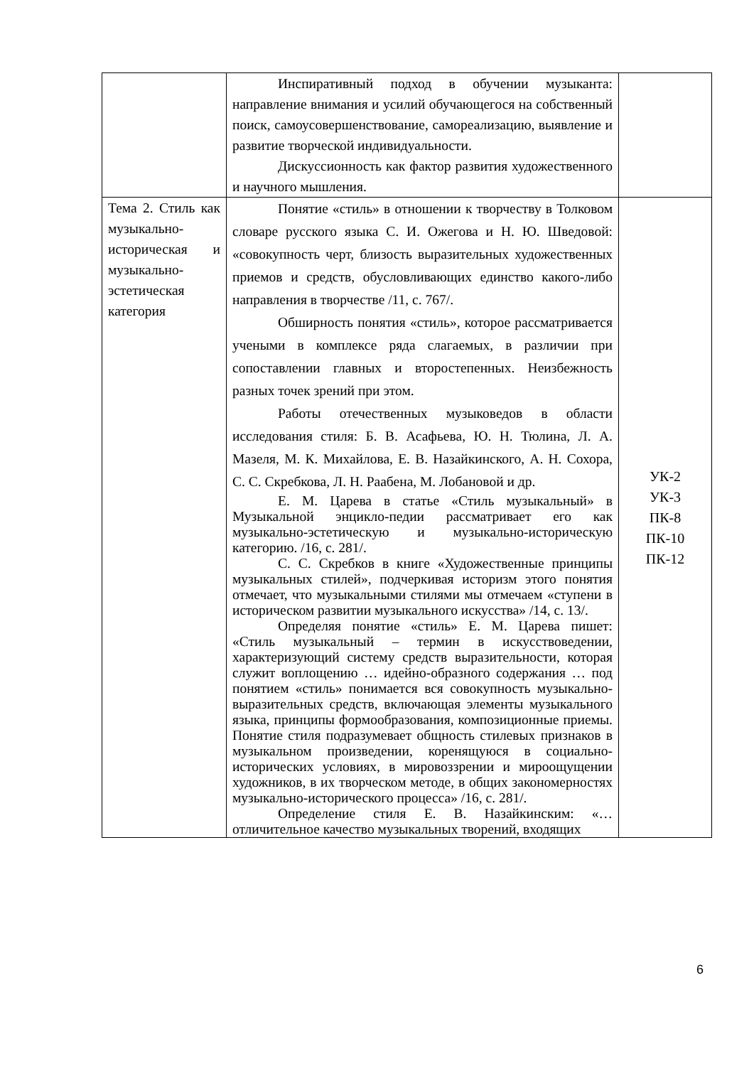| | Инспиративный подход в обучении музыканта: направление внимания и усилий обучающегося на собственный поиск, самоусовершенствование, самореализацию, выявление и развитие творческой индивидуальности. Дискуссионность как фактор развития художественного и научного мышления. | |
| Тема 2. Стиль как музыкально-историческая и музыкально-эстетическая категория | Понятие «стиль» в отношении к творчеству в Толковом словаре русского языка С. И. Ожегова и Н. Ю. Шведовой: «совокупность черт, близость выразительных художественных приемов и средств, обусловливающих единство какого-либо направления в творчестве /11, с. 767/. Обширность понятия «стиль», которое рассматривается учеными в комплексе ряда слагаемых, в различии при сопоставлении главных и второстепенных. Неизбежность разных точек зрений при этом. Работы отечественных музыковедов в области исследования стиля: Б. В. Асафьева, Ю. Н. Тюлина, Л. А. Мазеля, М. К. Михайлова, Е. В. Назайкинского, А. Н. Сохора, С. С. Скребкова, Л. Н. Раабена, М. Лобановой и др. Е. М. Царева в статье «Стиль музыкальный» в Музыкальной энцикло-педии рассматривает его как музыкально-эстетическую и музыкально-историческую категорию. /16, с. 281/. С. С. Скребков в книге «Художественные принципы музыкальных стилей», подчеркивая историзм этого понятия отмечает, что музыкальными стилями мы отмечаем «ступени в историческом развитии музыкального искусства» /14, с. 13/. Определяя понятие «стиль» Е. М. Царева пишет: «Стиль музыкальный – термин в искусствоведении, характеризующий систему средств выразительности, которая служит воплощению … идейно-образного содержания … под понятием «стиль» понимается вся совокупность музыкально-выразительных средств, включающая элементы музыкального языка, принципы формообразования, композиционные приемы. Понятие стиля подразумевает общность стилевых признаков в музыкальном произведении, коренящуюся в социально-исторических условиях, в мировоззрении и мироощущении художников, в их творческом методе, в общих закономерностях музыкально-исторического процесса» /16, с. 281/. Определение стиля Е. В. Назайкинским: «… отличительное качество музыкальных творений, входящих | УК-2 УК-3 ПК-8 ПК-10 ПК-12 |
6